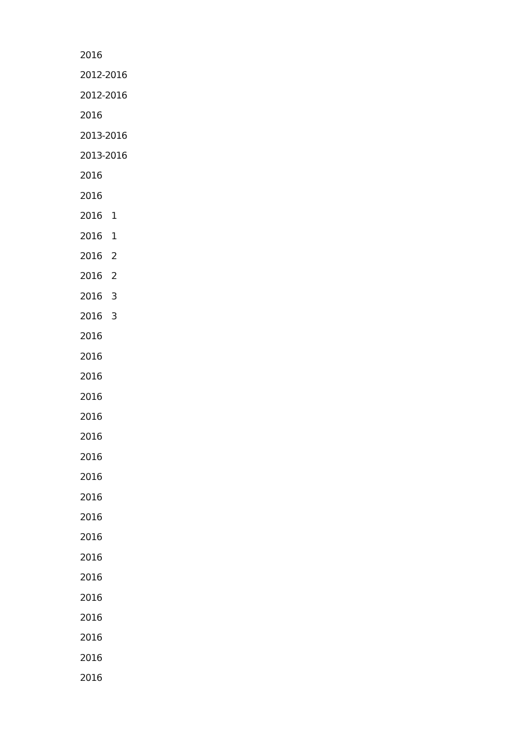2016
2012-2016
2012-2016
2016
2013-2016
2013-2016
2016
2016
2016 1
2016 1
2016 2
2016 2
2016 3
2016 3
2016
2016
2016
2016
2016
2016
2016
2016
2016
2016
2016
2016
2016
2016
2016
2016
2016
2016